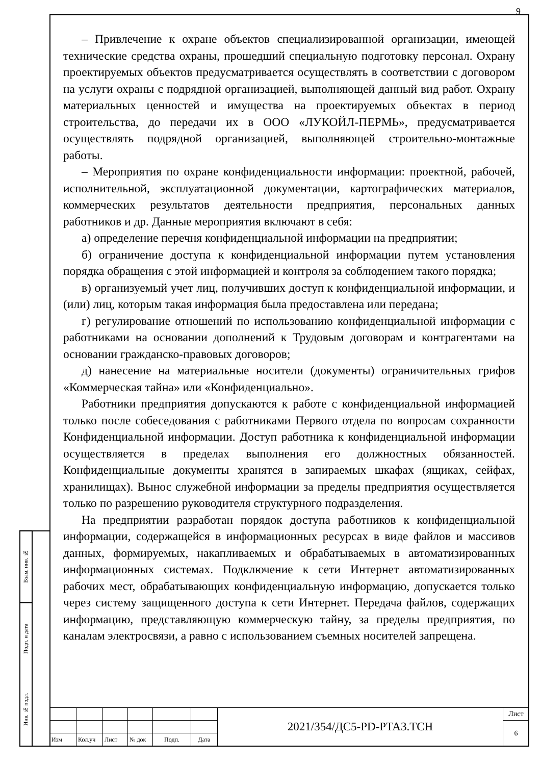Взам. инв. №
Подп. и дата
Инв. № подл.
9
– Привлечение к охране объектов специализированной организации, имеющей технические средства охраны, прошедший специальную подготовку персонал. Охрану проектируемых объектов предусматривается осуществлять в соответствии с договором на услуги охраны с подрядной организацией, выполняющей данный вид работ. Охрану материальных ценностей и имущества на проектируемых объектах в период строительства, до передачи их в ООО «ЛУКОЙЛ-ПЕРМЬ», предусматривается осуществлять подрядной организацией, выполняющей строительно-монтажные работы.
– Мероприятия по охране конфиденциальности информации: проектной, рабочей, исполнительной, эксплуатационной документации, картографических материалов, коммерческих результатов деятельности предприятия, персональных данных работников и др. Данные мероприятия включают в себя:
а) определение перечня конфиденциальной информации на предприятии;
б) ограничение доступа к конфиденциальной информации путем установления порядка обращения с этой информацией и контроля за соблюдением такого порядка;
в) организуемый учет лиц, получивших доступ к конфиденциальной информации, и (или) лиц, которым такая информация была предоставлена или передана;
г) регулирование отношений по использованию конфиденциальной информации с работниками на основании дополнений к Трудовым договорам и контрагентами на основании гражданско-правовых договоров;
д) нанесение на материальные носители (документы) ограничительных грифов «Коммерческая тайна» или «Конфиденциально».
Работники предприятия допускаются к работе с конфиденциальной информацией только после собеседования с работниками Первого отдела по вопросам сохранности Конфиденциальной информации. Доступ работника к конфиденциальной информации осуществляется в пределах выполнения его должностных обязанностей. Конфиденциальные документы хранятся в запираемых шкафах (ящиках, сейфах, хранилищах). Вынос служебной информации за пределы предприятия осуществляется только по разрешению руководителя структурного подразделения.
На предприятии разработан порядок доступа работников к конфиденциальной информации, содержащейся в информационных ресурсах в виде файлов и массивов данных, формируемых, накапливаемых и обрабатываемых в автоматизированных информационных системах. Подключение к сети Интернет автоматизированных рабочих мест, обрабатывающих конфиденциальную информацию, допускается только через систему защищенного доступа к сети Интернет. Передача файлов, содержащих информацию, представляющую коммерческую тайну, за пределы предприятия, по каналам электросвязи, а равно с использованием съемных носителей запрещена.
| | | | | | | 2021/354/ДС5-PD-PTA3.TCH | Лист |
| | | | | | | | 6 |
| Изм | Кол.уч | Лист | № док | Подп. | Дата | | |